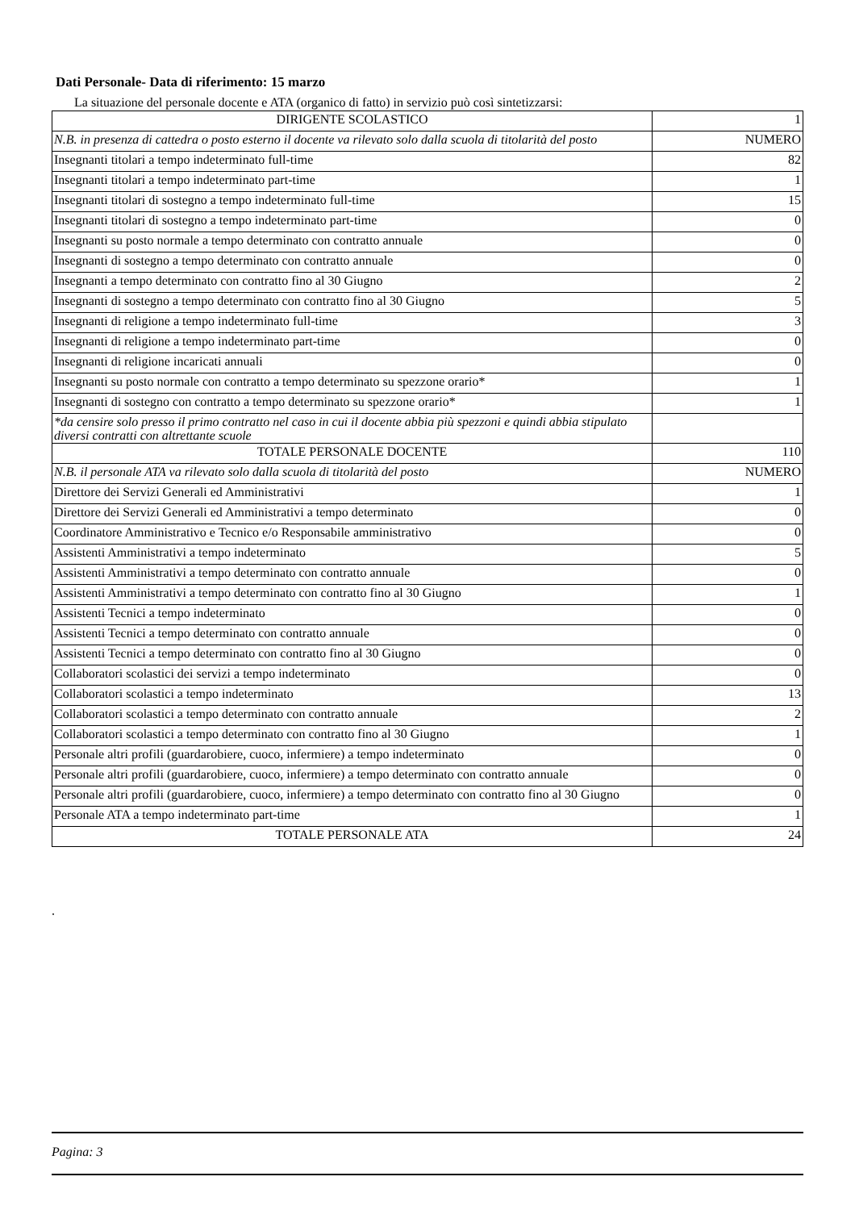Dati Personale- Data di riferimento: 15 marzo
La situazione del personale docente e ATA (organico di fatto) in servizio può così sintetizzarsi:
| DIRIGENTE SCOLASTICO | 1 |
| N.B. in presenza di cattedra o posto esterno il docente va rilevato solo dalla scuola di titolarità del posto | NUMERO |
| Insegnanti titolari a tempo indeterminato full-time | 82 |
| Insegnanti titolari a tempo indeterminato part-time | 1 |
| Insegnanti titolari di sostegno a tempo indeterminato full-time | 15 |
| Insegnanti titolari di sostegno a tempo indeterminato part-time | 0 |
| Insegnanti su posto normale a tempo determinato con contratto annuale | 0 |
| Insegnanti di sostegno a tempo determinato con contratto annuale | 0 |
| Insegnanti a tempo determinato con contratto fino al 30 Giugno | 2 |
| Insegnanti di sostegno a tempo determinato con contratto fino al 30 Giugno | 5 |
| Insegnanti di religione a tempo indeterminato full-time | 3 |
| Insegnanti di religione a tempo indeterminato part-time | 0 |
| Insegnanti di religione incaricati annuali | 0 |
| Insegnanti su posto normale con contratto a tempo determinato su spezzone orario* | 1 |
| Insegnanti di sostegno con contratto a tempo determinato su spezzone orario* | 1 |
| *da censire solo presso il primo contratto nel caso in cui il docente abbia più spezzoni e quindi abbia stipulato diversi contratti con altrettante scuole | |
| TOTALE PERSONALE DOCENTE | 110 |
| N.B. il personale ATA va rilevato solo dalla scuola di titolarità del posto | NUMERO |
| Direttore dei Servizi Generali ed Amministrativi | 1 |
| Direttore dei Servizi Generali ed Amministrativi a tempo determinato | 0 |
| Coordinatore Amministrativo e Tecnico e/o Responsabile amministrativo | 0 |
| Assistenti Amministrativi a tempo indeterminato | 5 |
| Assistenti Amministrativi a tempo determinato con contratto annuale | 0 |
| Assistenti Amministrativi a tempo determinato con contratto fino al 30 Giugno | 1 |
| Assistenti Tecnici a tempo indeterminato | 0 |
| Assistenti Tecnici a tempo determinato con contratto annuale | 0 |
| Assistenti Tecnici a tempo determinato con contratto fino al 30 Giugno | 0 |
| Collaboratori scolastici dei servizi a tempo indeterminato | 0 |
| Collaboratori scolastici a tempo indeterminato | 13 |
| Collaboratori scolastici a tempo determinato con contratto annuale | 2 |
| Collaboratori scolastici a tempo determinato con contratto fino al 30 Giugno | 1 |
| Personale altri profili (guardarobiere, cuoco, infermiere) a tempo indeterminato | 0 |
| Personale altri profili (guardarobiere, cuoco, infermiere) a tempo determinato con contratto annuale | 0 |
| Personale altri profili (guardarobiere, cuoco, infermiere) a tempo determinato con contratto fino al 30 Giugno | 0 |
| Personale ATA a tempo indeterminato part-time | 1 |
| TOTALE PERSONALE ATA | 24 |
.
Pagina: 3